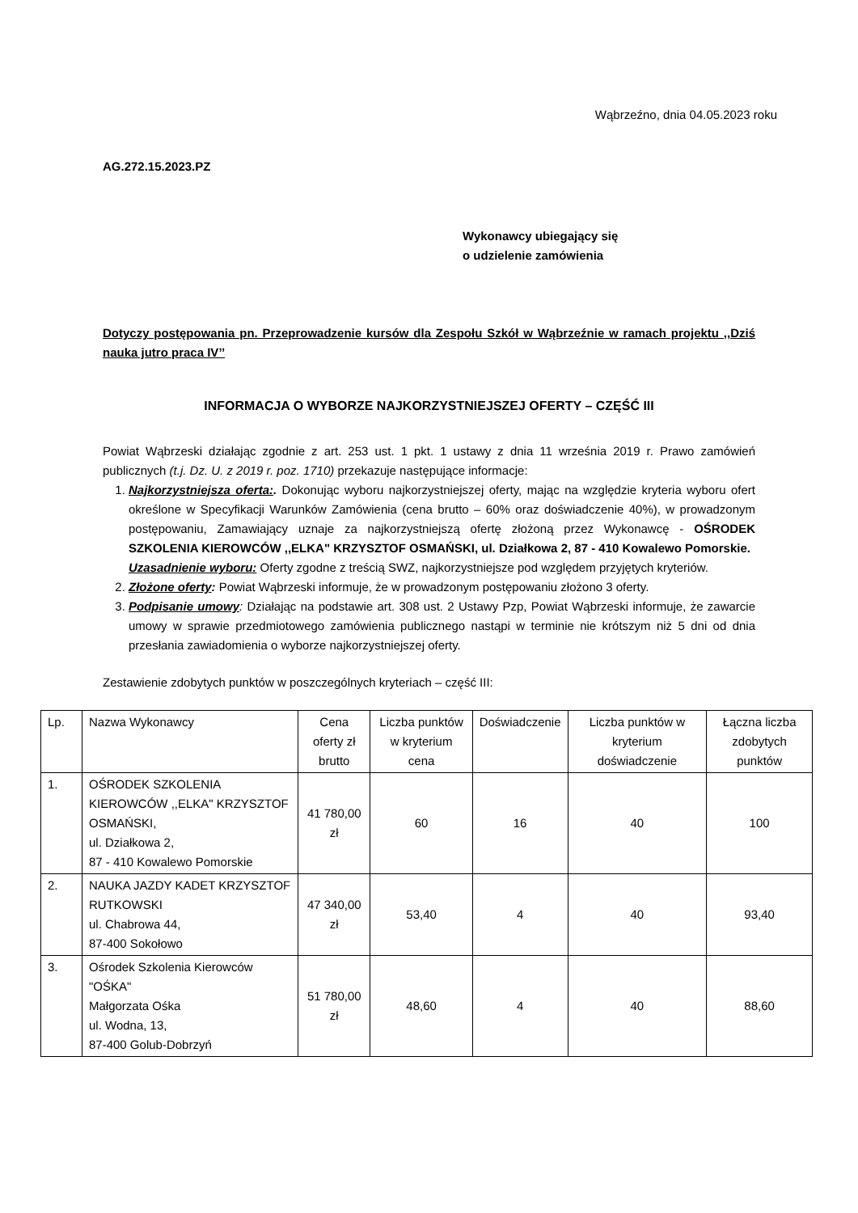Wąbrzeźno, dnia 04.05.2023 roku
AG.272.15.2023.PZ
Wykonawcy ubiegający się
o udzielenie zamówienia
Dotyczy postępowania pn. Przeprowadzenie kursów dla Zespołu Szkół w Wąbrzeźnie w ramach projektu ,,Dziś nauka jutro praca IV’’
INFORMACJA O WYBORZE NAJKORZYSTNIEJSZEJ OFERTY – CZĘŚĆ III
Powiat Wąbrzeski działając zgodnie z art. 253 ust. 1 pkt. 1 ustawy z dnia 11 września 2019 r. Prawo zamówień publicznych (t.j. Dz. U. z 2019 r. poz. 1710) przekazuje następujące informacje:
1. Najkorzystniejsza oferta:. Dokonując wyboru najkorzystniejszej oferty, mając na względzie kryteria wyboru ofert określone w Specyfikacji Warunków Zamówienia (cena brutto – 60% oraz doświadczenie 40%), w prowadzonym postępowaniu, Zamawiający uznaje za najkorzystniejszą ofertę złożoną przez Wykonawcę - OŚRODEK SZKOLENIA KIEROWCÓW ,,ELKA" KRZYSZTOF OSMAŃSKI, ul. Działkowa 2, 87 - 410 Kowalewo Pomorskie.
Uzasadnienie wyboru: Oferty zgodne z treścią SWZ, najkorzystniejsze pod względem przyjętych kryteriów.
2. Złożone oferty: Powiat Wąbrzeski informuje, że w prowadzonym postępowaniu złożono 3 oferty.
3. Podpisanie umowy: Działając na podstawie art. 308 ust. 2 Ustawy Pzp, Powiat Wąbrzeski informuje, że zawarcie umowy w sprawie przedmiotowego zamówienia publicznego nastąpi w terminie nie krótszym niż 5 dni od dnia przesłania zawiadomienia o wyborze najkorzystniejszej oferty.
Zestawienie zdobytych punktów w poszczególnych kryteriach – część III:
| Lp. | Nazwa Wykonawcy | Cena oferty zł brutto | Liczba punktów w kryterium cena | Doświadczenie | Liczba punktów w kryterium doświadczenie | Łączna liczba zdobytych punktów |
| 1. | OŚRODEK SZKOLENIA KIEROWCÓW ,,ELKA" KRZYSZTOF OSMAŃSKI, ul. Działkowa 2, 87 - 410 Kowalewo Pomorskie | 41 780,00 zł | 60 | 16 | 40 | 100 |
| 2. | NAUKA JAZDY KADET KRZYSZTOF RUTKOWSKI ul. Chabrowa 44, 87-400 Sokołowo | 47 340,00 zł | 53,40 | 4 | 40 | 93,40 |
| 3. | Ośrodek Szkolenia Kierowców "OŚKA" Małgorzata Ośka ul. Wodna, 13, 87-400 Golub-Dobrzyń | 51 780,00 zł | 48,60 | 4 | 40 | 88,60 |